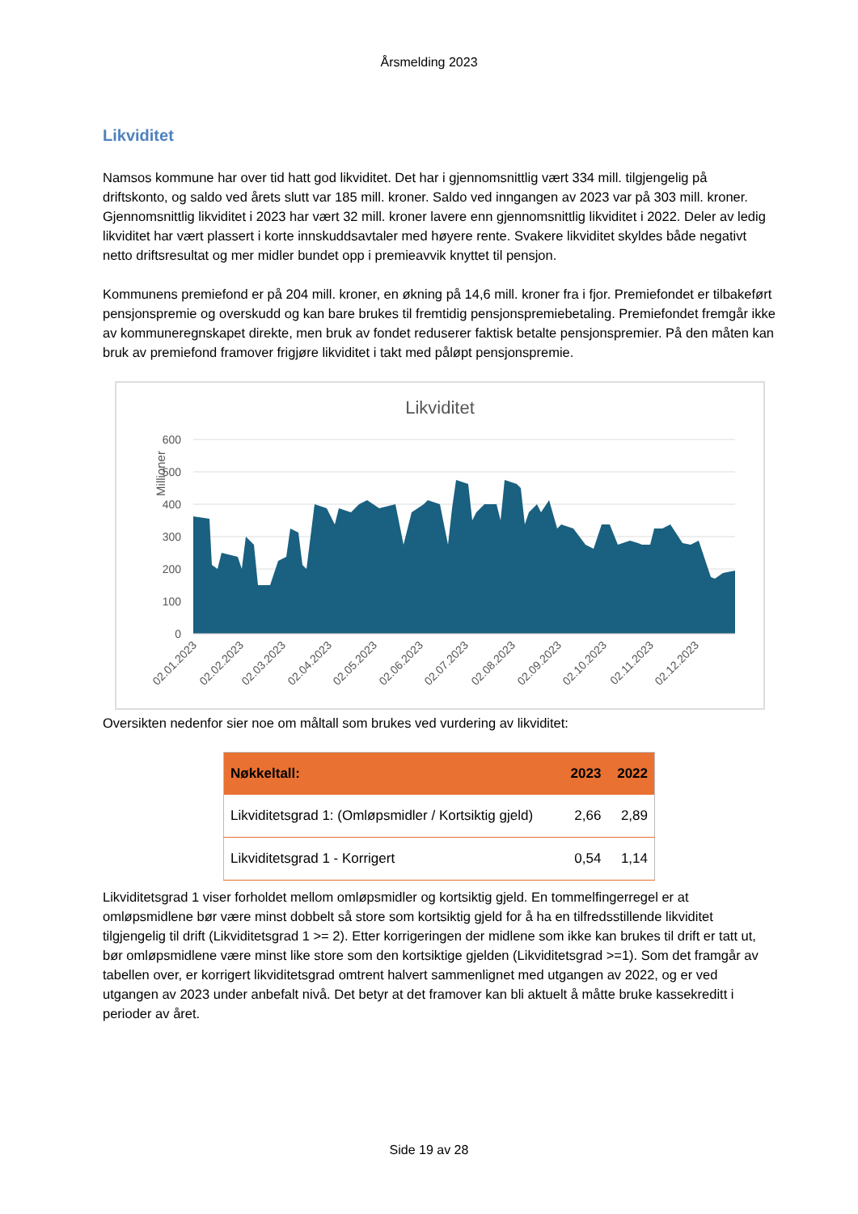Årsmelding 2023
Likviditet
Namsos kommune har over tid hatt god likviditet. Det har i gjennomsnittlig vært 334 mill. tilgjengelig på driftskonto, og saldo ved årets slutt var 185 mill. kroner. Saldo ved inngangen av 2023 var på 303 mill. kroner. Gjennomsnittlig likviditet i 2023 har vært 32 mill. kroner lavere enn gjennomsnittlig likviditet i 2022. Deler av ledig likviditet har vært plassert i korte innskuddsavtaler med høyere rente. Svakere likviditet skyldes både negativt netto driftsresultat og mer midler bundet opp i premieavvik knyttet til pensjon.
Kommunens premiefond er på 204 mill. kroner, en økning på 14,6 mill. kroner fra i fjor. Premiefondet er tilbakeført pensjonspremie og overskudd og kan bare brukes til fremtidig pensjonspremiebetaling. Premiefondet fremgår ikke av kommuneregnskapet direkte, men bruk av fondet reduserer faktisk betalte pensjonspremier. På den måten kan bruk av premiefond framover frigjøre likviditet i takt med påløpt pensjonspremie.
Likviditet
Millioner
600
500
400
300
200
100
0
02.01.2023
02.02.2023
02.03.2023
02.04.2023
02.05.2023
02.06.2023
02.07.2023
02.08.2023
02.09.2023
02.10.2023
02.11.2023
02.12.2023
Oversikten nedenfor sier noe om måltall som brukes ved vurdering av likviditet:
| Nøkkeltall: | 2023 | 2022 |
| --- | --- | --- |
| Likviditetsgrad 1: (Omløpsmidler / Kortsiktig gjeld) | 2,66 | 2,89 |
| Likviditetsgrad 1 - Korrigert | 0,54 | 1,14 |
Likviditetsgrad 1 viser forholdet mellom omløpsmidler og kortsiktig gjeld. En tommelfingerregel er at omløpsmidlene bør være minst dobbelt så store som kortsiktig gjeld for å ha en tilfredsstillende likviditet tilgjengelig til drift (Likviditetsgrad 1 >= 2). Etter korrigeringen der midlene som ikke kan brukes til drift er tatt ut, bør omløpsmidlene være minst like store som den kortsiktige gjelden (Likviditetsgrad >=1). Som det framgår av tabellen over, er korrigert likviditetsgrad omtrent halvert sammenlignet med utgangen av 2022, og er ved utgangen av 2023 under anbefalt nivå. Det betyr at det framover kan bli aktuelt å måtte bruke kassekreditt i perioder av året.
Side 19 av 28